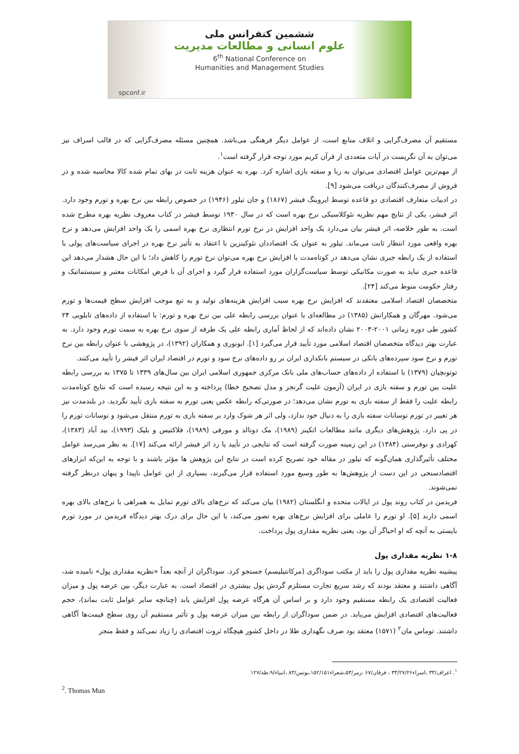ششمین کنفرانس ملی
علوم انسانی و مطالعات مدیریت
6<sup>th</sup> National Conference on
Humanities and Management Studies
spconf.ir
مستقیم آن مصرف‌گرایی و اتلاف منابع است، از عوامل دیگر فرهنگی می‌باشد. همچنین مسئله مصرف‌گرایی که در قالب اسراف نیز می‌توان به آن نگریست در آیات متعددی از قرآن کریم مورد توجه قرار گرفته است<sup>۱</sup>.
از مهم‌ترین عوامل اقتصادی می‌توان به ربا و سفته بازی اشاره کرد. بهره به عنوان هزینه ثابت در بهای تمام شده کالا محاسبه شده و در فروش از مصرف‌کنندگان دریافت می‌شود [۹].
در ادبیات متعارف اقتصادی دو قاعده توسط ایروینگ فیشر (۱۸۶۷) و جان تیلور (۱۹۴۶) در خصوص رابطه بین نرخ بهره و تورم وجود دارد. اثر فیشر، یکی از نتایج مهم نظریه نئوکلاسیکی نرخ بهره است که در سال ۱۹۳۰ توسط فیشر در کتاب معروف نظریه بهره مطرح شده است. به طور خلاصه، اثر فیشر بیان می‌دارد یک واحد افزایش در نرخ تورم انتظاری نرخ بهره اسمی را یک واحد افزایش می‌دهد و نرخ بهره واقعی مورد انتظار ثابت می‌ماند. تیلور به عنوان یک اقتصاددان نئوکینزین با اعتقاد به تأثیر نرخ بهره در اجرای سیاست‌های پولی با استفاده از یک رابطه جبری نشان می‌دهد در کوتاه‌مدت با افزایش نرخ بهره می‌توان نرخ تورم را کاهش داد؛ با این حال هشدار می‌دهد این قاعده جبری نباید به صورت مکانیکی توسط سیاست‌گزاران مورد استفاده قرار گیرد و اجرای آن با فرض امکانات معتبر و سیستماتیک و رفتار حکومت منوط می‌کند [۲۴].
متخصصان اقتصاد اسلامی معتقدند که افزایش نرخ بهره سبب افزایش هزینه‌های تولید و به تبع موجب افزایش سطح قیمت‌ها و تورم می‌شود. مهرگان و همکارانش (۱۳۸۵) در مطالعه‌ای با عنوان بررسی رابطه علی بین نرخ بهره و تورم: با استفاده از داده‌های تابلویی ۲۴ کشور طی دوره زمانی ۲۰۰۱-۲۰۰۳ نشان داده‌اند که از لحاظ آماری رابطه علی یک طرفه از سوی نرخ بهره به سمت تورم وجود دارد. به عبارت بهتر دیدگاه متخصصان اقتصاد اسلامی مورد تأیید قرار می‌گیرد [۱]. ابونوری و همکاران (۱۳۹۲)، در پژوهشی با عنوان رابطه بین نرخ تورم و نرخ سود سپرده‌های بانکی در سیستم بانکداری ایران بر رو داده‌های نرخ سود و تورم در اقتصاد ایران اثر فیشر را تأیید می‌کنند.
توتونچیان (۱۳۷۹) با استفاده از داده‌های حساب‌های ملی بانک مرکزی جمهوری اسلامی ایران بین سال‌های ۱۳۳۹ تا ۱۳۷۵ به بررسی رابطه علیت بین تورم و سفته بازی در ایران (آزمون علیت گرنجر و مدل تصحیح خطا) پرداخته و به این نتیجه رسیده است که نتایج کوتاه‌مدت رابطه علیت را فقط از سفته بازی به تورم نشان می‌دهد؛ در صورتی‌که رابطه عکس یعنی تورم به سفته بازی تأیید نگردید. در بلندمدت نیز هر تغییر در تورم نوسانات سفته بازی را به دنبال خود ندارد، ولی اثر هر شوک وارد بر سفته بازی به تورم منتقل می‌شود و نوسانات تورم را در پی دارد. پژوهش‌های دیگری مانند مطالعات اتکینز (۱۹۸۹)، مک دونالد و مورفی (۱۹۸۹)، فلاکتیس و بلیک (۱۹۹۳)، بید آباد (۱۳۸۳)، کهزادی و نوفرستی (۱۳۸۴) در این زمینه صورت گرفته است که نتایجی در تأیید یا رد اثر فیشر ارائه می‌کند [۱۷]. به نظر می‌رسد عوامل مختلف تأثیرگذاری همان‌گونه که تیلور در مقاله خود تصریح کرده است در نتایج این پژوهش ها مؤثر باشند و با توجه به این‌که ابزارهای اقتصادسنجی در این دست از پژوهش‌ها به طور وسیع مورد استفاده قرار می‌گیرند، بسیاری از این عوامل ناپیدا و پنهان درنظر گرفته نمی‌شوند.
فریدمن در کتاب روند پول در ایالات متحده و انگلستان (۱۹۸۲) بیان می‌کند که نرخ‌های بالای تورم تمایل به همراهی با نرخ‌های بالای بهره اسمی دارند [۵]. او تورم را عاملی برای افزایش نرخ‌های بهره تصور می‌کند، با این حال برای درک بهتر دیدگاه فریدمن در مورد تورم بایستی به آنچه که او احیاگر آن بود، یعنی نظریه مقداری پول پرداخت.
۱-۸ نظریه مقداری پول
پیشینه نظریه مقداری پول را باید از مکتب سوداگری (مرکانتیلیسم) جستجو کرد. سوداگران از آنچه بعداً «نظریه مقداری پول» نامیده شد، آگاهی داشتند و معتقد بودند که رشد سریع تجارت مستلزم گردش پول بیشتری در اقتصاد است. به عبارت دیگر، بین عرضه پول و میزان فعالیت اقتصادی یک رابطه مستقیم وجود دارد و بر اساس آن هرگاه عرضه پول افزایش یابد (چنانچه سایر عوامل ثابت بماند)، حجم فعالیت‌های اقتصادی افزایش می‌یابد. در ضمن سوداگران از رابطه بین میزان عرضه پول و تأثیر مستقیم آن روی سطح قیمت‌ها آگاهی داشتند. توماس مان<sup>۲</sup> (۱۵۷۱) معتقد بود صرف نگهداری طلا در داخل کشور هیچگاه ثروت اقتصادی را زیاد نمی‌کند و فقط منجر
<sup>۱</sup>. اعراف/۳۳ ،اسراء۳۳/۲۷/۲۶ ، فرقان/۶۷ ،زمر/۵۳،شعراء۱۵۲/۱۵۱،یونس/۸۳ ،انبیاء/۹،طه/۱۲۷
<sup>2</sup>. Thomas Mun